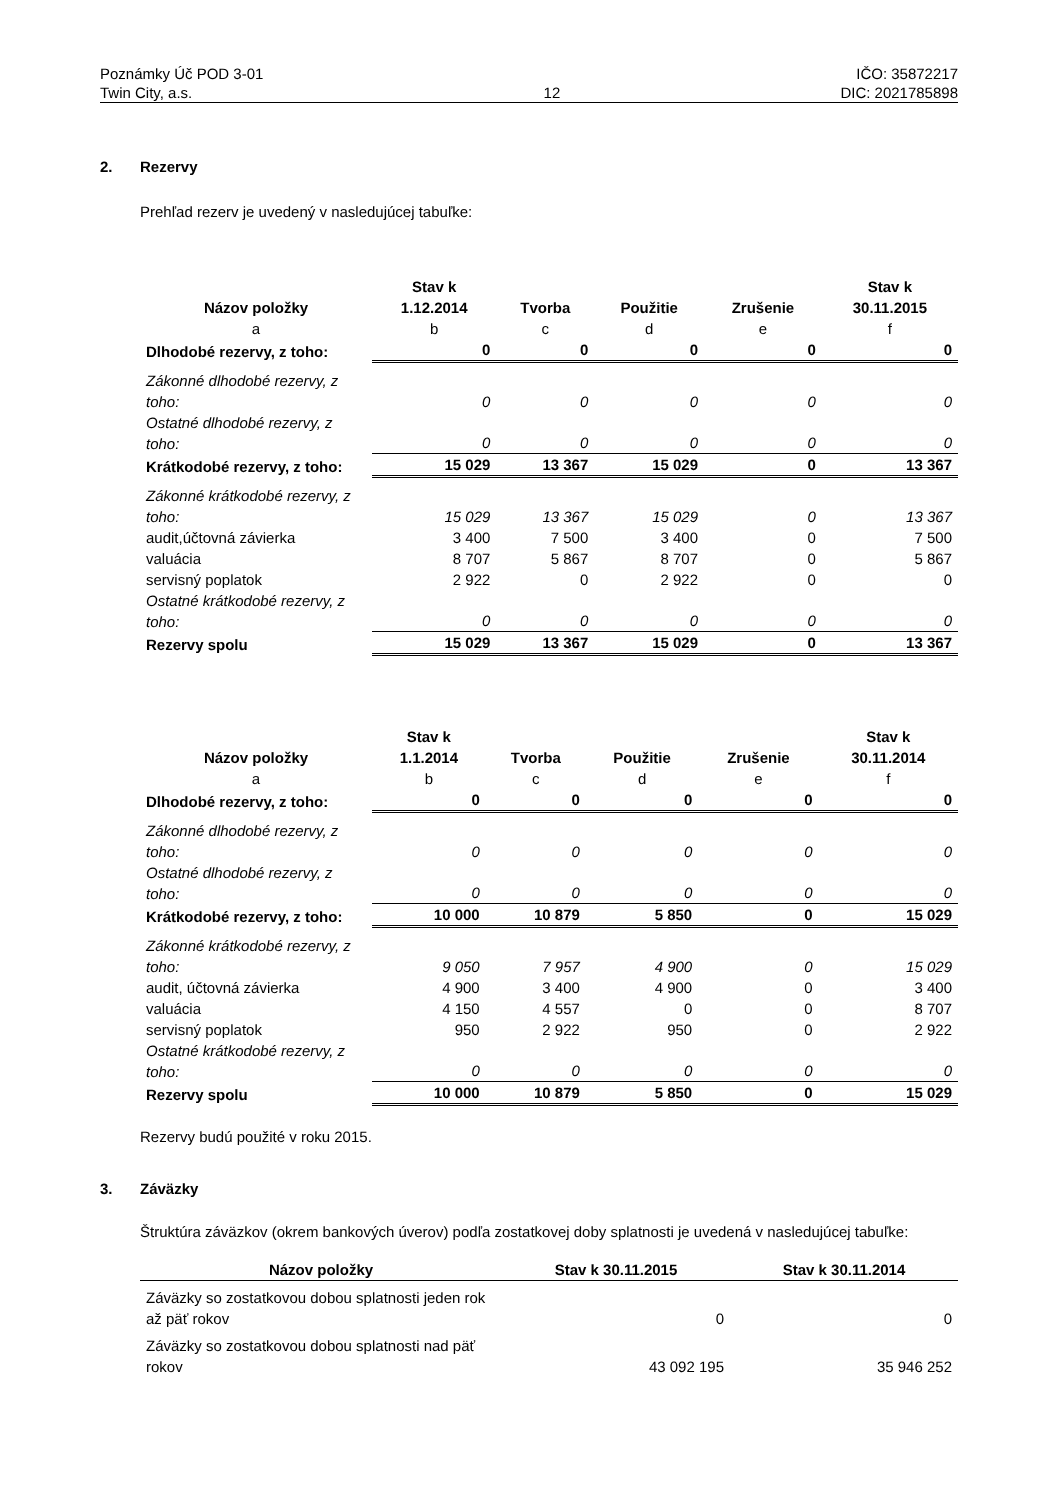Poznámky Úč POD 3-01
Twin City, a.s.
12 IČO: 35872217
DIC: 2021785898
2. Rezervy
Prehľad rezerv je uvedený v nasledujúcej tabuľke:
| Názov položky | Stav k 1.12.2014 | Tvorba | Použitie | Zrušenie | Stav k 30.11.2015 |
| --- | --- | --- | --- | --- | --- |
| a | b | c | d | e | f |
| Dlhodobé rezervy, z toho: | 0 | 0 | 0 | 0 | 0 |
| Zákonné dlhodobé rezervy, z toho: | 0 | 0 | 0 | 0 | 0 |
| Ostatné dlhodobé rezervy, z toho: | 0 | 0 | 0 | 0 | 0 |
| Krátkodobé rezervy, z toho: | 15 029 | 13 367 | 15 029 | 0 | 13 367 |
| Zákonné krátkodobé rezervy, z toho: | 15 029 | 13 367 | 15 029 | 0 | 13 367 |
| audit,účtovná závierka | 3 400 | 7 500 | 3 400 | 0 | 7 500 |
| valuácia | 8 707 | 5 867 | 8 707 | 0 | 5 867 |
| servisný poplatok | 2 922 | 0 | 2 922 | 0 | 0 |
| Ostatné krátkodobé rezervy, z toho: | 0 | 0 | 0 | 0 | 0 |
| Rezervy spolu | 15 029 | 13 367 | 15 029 | 0 | 13 367 |
| Názov položky | Stav k 1.1.2014 | Tvorba | Použitie | Zrušenie | Stav k 30.11.2014 |
| --- | --- | --- | --- | --- | --- |
| a | b | c | d | e | f |
| Dlhodobé rezervy, z toho: | 0 | 0 | 0 | 0 | 0 |
| Zákonné dlhodobé rezervy, z toho: | 0 | 0 | 0 | 0 | 0 |
| Ostatné dlhodobé rezervy, z toho: | 0 | 0 | 0 | 0 | 0 |
| Krátkodobé rezervy, z toho: | 10 000 | 10 879 | 5 850 | 0 | 15 029 |
| Zákonné krátkodobé rezervy, z toho: | 9 050 | 7 957 | 4 900 | 0 | 15 029 |
| audit, účtovná závierka | 4 900 | 3 400 | 4 900 | 0 | 3 400 |
| valuácia | 4 150 | 4 557 | 0 | 0 | 8 707 |
| servisný poplatok | 950 | 2 922 | 950 | 0 | 2 922 |
| Ostatné krátkodobé rezervy, z toho: | 0 | 0 | 0 | 0 | 0 |
| Rezervy spolu | 10 000 | 10 879 | 5 850 | 0 | 15 029 |
Rezervy budú použité v roku 2015.
3. Záväzky
Štruktúra záväzkov (okrem bankových úverov) podľa zostatkovej doby splatnosti je uvedená v nasledujúcej tabuľke:
| Názov položky | Stav k 30.11.2015 | Stav k 30.11.2014 |
| --- | --- | --- |
| Záväzky so zostatkovou dobou splatnosti jeden rok až päť rokov | 0 | 0 |
| Záväzky so zostatkovou dobou splatnosti nad päť rokov | 43 092 195 | 35 946 252 |